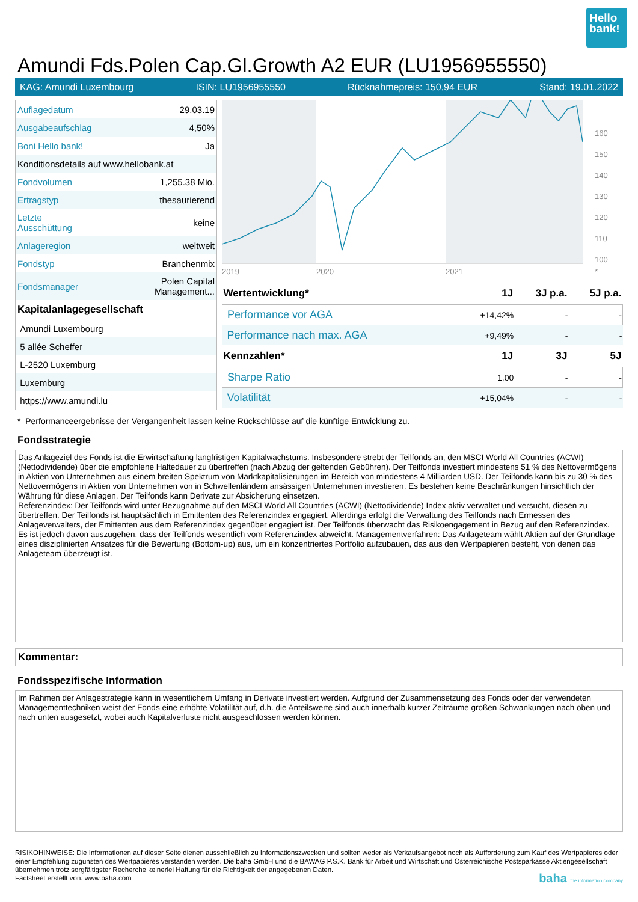Hello bank!
Amundi Fds.Polen Cap.Gl.Growth A2 EUR (LU1956955550)
KAG: Amundi Luxembourg ISIN: LU1956955550 Rücknahmepreis: 150,94 EUR Stand: 19.01.2022
| Auflagedatum | 29.03.19 |
| Ausgabeaufschlag | 4,50% |
| Boni Hello bank! | Ja |
| Konditionsdetails auf www.hellobank.at | |
| Fondvolumen | 1,255.38 Mio. |
| Ertragstyp | thesaurierend |
| Letzte Ausschüttung | keine |
| Anlageregion | weltweit |
| Fondstyp | Branchenmix |
| Fondsmanager | Polen Capital Management... |
| Kapitalanlagegesellschaft | |
| Amundi Luxembourg | |
| 5 allée Scheffer | |
| L-2520 Luxemburg | |
| Luxemburg | |
| https://www.amundi.lu | |
2019
2020
2021
*
160
150
140
130
120
110
100
| Wertentwicklung* | 1J | 3J p.a. | 5J p.a. |
| --- | --- | --- | --- |
| Performance vor AGA | +14,42% | - | - |
| Performance nach max. AGA | +9,49% | - | - |
| Kennzahlen* | 1J | 3J | 5J |
| Sharpe Ratio | 1,00 | - | - |
| Volatilität | +15,04% | - | - |
* Performanceergebnisse der Vergangenheit lassen keine Rückschlüsse auf die künftige Entwicklung zu.
Fondsstrategie
Das Anlageziel des Fonds ist die Erwirtschaftung langfristigen Kapitalwachstums. Insbesondere strebt der Teilfonds an, den MSCI World All Countries (ACWI) (Nettodividende) über die empfohlene Haltedauer zu übertreffen (nach Abzug der geltenden Gebühren). Der Teilfonds investiert mindestens 51 % des Nettovermögens in Aktien von Unternehmen aus einem breiten Spektrum von Marktkapitalisierungen im Bereich von mindestens 4 Milliarden USD. Der Teilfonds kann bis zu 30 % des Nettovermögens in Aktien von Unternehmen von in Schwellenländern ansässigen Unternehmen investieren. Es bestehen keine Beschränkungen hinsichtlich der Währung für diese Anlagen. Der Teilfonds kann Derivate zur Absicherung einsetzen.
Referenzindex: Der Teilfonds wird unter Bezugnahme auf den MSCI World All Countries (ACWI) (Nettodividende) Index aktiv verwaltet und versucht, diesen zu übertreffen. Der Teilfonds ist hauptsächlich in Emittenten des Referenzindex engagiert. Allerdings erfolgt die Verwaltung des Teilfonds nach Ermessen des Anlageverwalters, der Emittenten aus dem Referenzindex gegenüber engagiert ist. Der Teilfonds überwacht das Risikoengagement in Bezug auf den Referenzindex. Es ist jedoch davon auszugehen, dass der Teilfonds wesentlich vom Referenzindex abweicht. Managementverfahren: Das Anlageteam wählt Aktien auf der Grundlage eines disziplinierten Ansatzes für die Bewertung (Bottom-up) aus, um ein konzentriertes Portfolio aufzubauen, das aus den Wertpapieren besteht, von denen das Anlageteam überzeugt ist.
Kommentar:
Fondsspezifische Information
Im Rahmen der Anlagestrategie kann in wesentlichem Umfang in Derivate investiert werden. Aufgrund der Zusammensetzung des Fonds oder der verwendeten Managementtechniken weist der Fonds eine erhöhte Volatilität auf, d.h. die Anteilswerte sind auch innerhalb kurzer Zeiträume großen Schwankungen nach oben und nach unten ausgesetzt, wobei auch Kapitalverluste nicht ausgeschlossen werden können.
RISIKOHINWEISE: Die Informationen auf dieser Seite dienen ausschließlich zu Informationszwecken und sollten weder als Verkaufsangebot noch als Aufforderung zum Kauf des Wertpapieres oder einer Empfehlung zugunsten des Wertpapieres verstanden werden. Die baha GmbH und die BAWAG P.S.K. Bank für Arbeit und Wirtschaft und Österreichische Postsparkasse Aktiengesellschaft übernehmen trotz sorgfältigster Recherche keinerlei Haftung für die Richtigkeit der angegebenen Daten.
Factsheet erstellt von: www.baha.com baha the information company